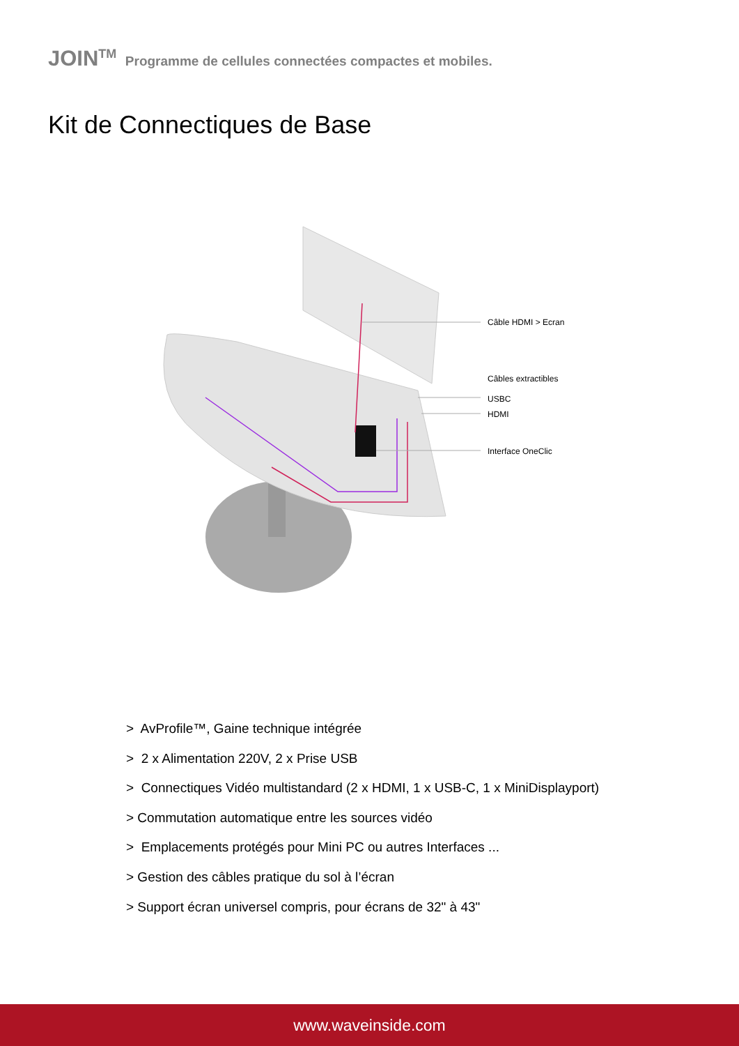JOIN<sup>TM</sup> Programme de cellules connectées compactes et mobiles.
Kit de Connectiques de Base
Câble HDMI > Ecran
Câbles extractibles
USBC
HDMI
Interface OneClic
> AvProfile™, Gaine technique intégrée
> 2 x Alimentation 220V, 2 x Prise USB
> Connectiques Vidéo multistandard (2 x HDMI, 1 x USB-C, 1 x MiniDisplayport)
> Commutation automatique entre les sources vidéo
> Emplacements protégés pour Mini PC ou autres Interfaces ...
> Gestion des câbles pratique du sol à l’écran
> Support écran universel compris, pour écrans de 32" à 43"
www.waveinside.com